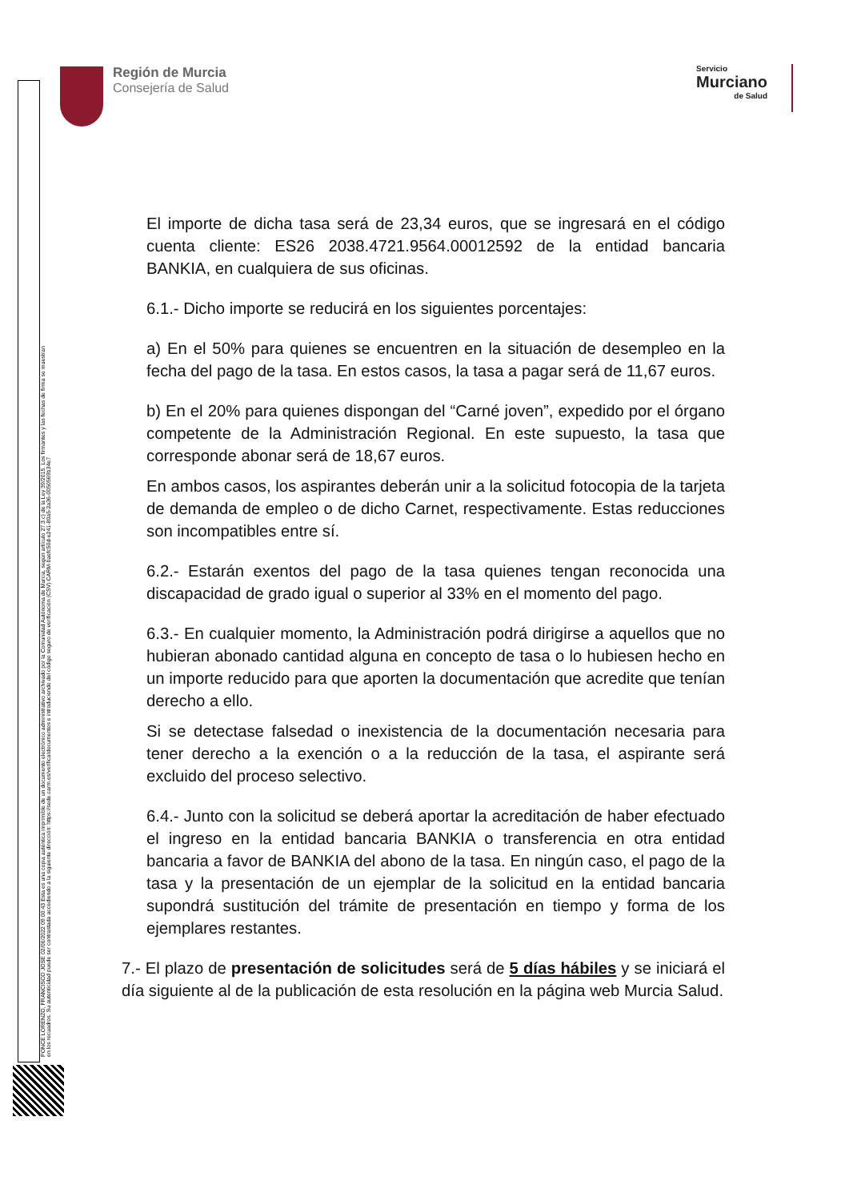Región de Murcia
Consejería de Salud
Servicio
Murciano
de Salud
PONCE LORENZO, FRANCISCO JOSE 02/06/2022 09:00:43 Esta es una copia auténtica imprimible de un documento electrónico administrativo archivado por la Comunidad Autónoma de Murcia, según artículo 27.3.c) de la Ley 39/2015. Los firmantes y las fechas de firma se muestran en los recuadros. Su autenticidad puede ser contrastada accediendo a la siguiente dirección: https://sede.carm.es/verificardocumentos e introduciendo del código seguro de verificación (CSV) CARM-baefc50d-e241-80a5-2a36-0050569b34e7
El importe de dicha tasa será de 23,34 euros, que se ingresará en el código cuenta cliente: ES26 2038.4721.9564.00012592 de la entidad bancaria BANKIA, en cualquiera de sus oficinas.
6.1.- Dicho importe se reducirá en los siguientes porcentajes:
a) En el 50% para quienes se encuentren en la situación de desempleo en la fecha del pago de la tasa. En estos casos, la tasa a pagar será de 11,67 euros.
b) En el 20% para quienes dispongan del “Carné joven”, expedido por el órgano competente de la Administración Regional. En este supuesto, la tasa que corresponde abonar será de 18,67 euros.
En ambos casos, los aspirantes deberán unir a la solicitud fotocopia de la tarjeta de demanda de empleo o de dicho Carnet, respectivamente. Estas reducciones son incompatibles entre sí.
6.2.- Estarán exentos del pago de la tasa quienes tengan reconocida una discapacidad de grado igual o superior al 33% en el momento del pago.
6.3.- En cualquier momento, la Administración podrá dirigirse a aquellos que no hubieran abonado cantidad alguna en concepto de tasa o lo hubiesen hecho en un importe reducido para que aporten la documentación que acredite que tenían derecho a ello.
Si se detectase falsedad o inexistencia de la documentación necesaria para tener derecho a la exención o a la reducción de la tasa, el aspirante será excluido del proceso selectivo.
6.4.- Junto con la solicitud se deberá aportar la acreditación de haber efectuado el ingreso en la entidad bancaria BANKIA o transferencia en otra entidad bancaria a favor de BANKIA del abono de la tasa. En ningún caso, el pago de la tasa y la presentación de un ejemplar de la solicitud en la entidad bancaria supondrá sustitución del trámite de presentación en tiempo y forma de los ejemplares restantes.
7.- El plazo de presentación de solicitudes será de 5 días hábiles y se iniciará el día siguiente al de la publicación de esta resolución en la página web Murcia Salud.